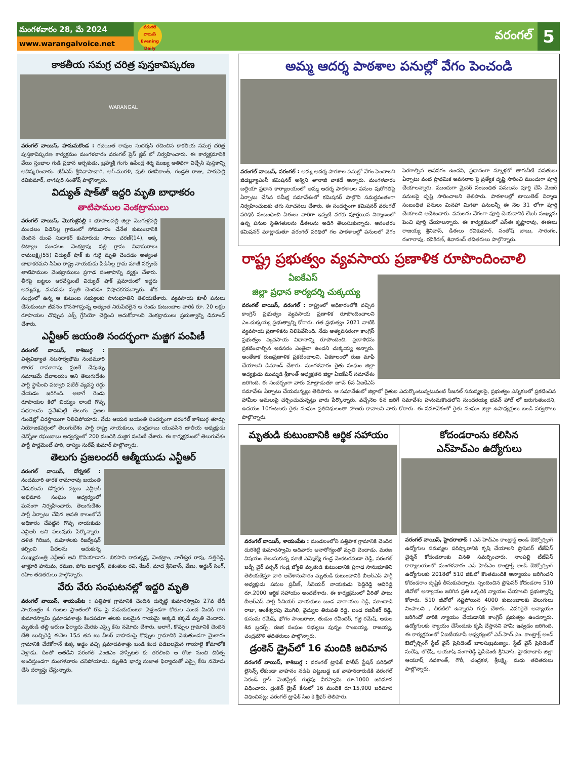మంగళవారం 28, మే 2024
www.warangalvoice.net
వరంగల్
వాయిస్
Evening Daily
వరంగల్ 5
కాకతీయ సమగ్ర చరిత్ర పుస్తకావిష్కరణ
WARANGAL
వరంగల్ వాయిస్, హనుమకొండ : రచయిత రావుల సుదర్శన్ రచించిన కాకతీయ సమగ్ర చరిత్ర పుస్తకావిష్కరణ కార్యక్రమం మంగళవారం వరంగల్ ప్రెస్ క్లబ్ లో నిర్వహించారు. ఈ కార్యక్రమానికి వేయి స్తంభాల గుడి ప్రధాన అర్చకుడు, బ్రహ్మశ్రీ గంగు ఉపేంద్ర శర్మ ముఖ్య అతిథిగా విచ్చేసి పుస్తకాన్ని ఆవిష్కరించారు. జీవీఎస్ శ్రీనివాసాచారి, ఆర్.మురళి, పులి రజినీకాంత్, గండ్రతి రాజు, పారుపెల్లి రవికుమార్, నాగపురి సంతోష్ పాల్గొన్నారు.
విద్యుత్ షాక్‌తో ఇద్దరి మృతి బాధాకరం
తాటిపాముల వెంకట్రాములు
వరంగల్ వాయిస్, మొగుళ్లపల్లి : భూపాలపల్లి జిల్లా మొగుళ్లపల్లి మండలం పిడిసిల్ల గ్రామంలో సోమవారం చేనేత కుటుంబానికి చెందిన దుంప సుధాకర్ కుమారుడు సాయి చరణ్(14), అక్క చిట్యాల మండలం వెంకట్రావు పల్లి గ్రామ నివాసురాలు రామలక్ష్మి(55) విద్యుత్ షాక్ కు గురై మృతి చెందడం అత్యంత బాధాకరమని సీపీఐ రాష్ట్ర నాయకుడు పిడిసిల్ల గ్రామ మాజీ సర్పంచ్ తాటిపాముల వెంకట్రాములు ప్రగాఢ సంతాపాన్ని వ్యక్తం చేశారు. తీగపై బట్టలు ఆరవేస్తుంటే విద్యుత్ షాక్ ప్రమాదంలో ఇద్దరు అమ్మమ్మ, మనవడు మృతి చెందడం విషాదకరమన్నారు. శోక సంద్రంలో ఉన్న ఆ కుటుంబ సభ్యులకు సానుభూతిని తెలియజేశారు. వ్యవసాయ కూలీ పనులు చేసుకుంటూ జీవనం కొనసాగిస్తున్న అత్యంత నిరుపేదలైన ఆ రెండు కుటుంబాల వారికి రూ. 20 లక్షల రూపాయల చొప్పున ఎక్స్ గ్రేసియో చెల్లించి ఆదుకోవాలని వెంకట్రాములు ప్రభుత్వాన్ని డిమాండ్ చేశారు.
ఎన్టీఆర్ జయంతి సందర్భంగా మజ్జిగ పంపిణీ
వరంగల్ వాయిస్, కాశిబుగ్గ : విశ్వవిఖ్యాత నటసార్వభౌమ నందమూరి తారక రామారావు ప్రజలే దేవుళ్ళు సమాజమే దేవాలయం అని తెలుగుదేశం పార్టీ స్థాపించి పట్వారి పటేల్ వ్యవస్థ రద్దు చేయడం జరిగింది. అలాగే రెండు రూపాయల కిలో బియ్యం లాంటి గొప్ప పథకాలను ప్రవేశపెట్టి తెలుగు ప్రజల గుండెల్లో చిరస్థాయిగా నిలిచిపోయారు. నేడు ఆయన జయంతి సందర్భంగా వరంగల్ కాశిబుగ్గ తూర్పు నియోజకవర్గంలో తెలుగుదేశం పార్టీ రాష్ట్ర నాయకులు, చంద్రబాబు యువసేన జాతీయ అధ్యక్షుడు చెన్నోజు రఘుబాబు ఆధ్వర్యంలో 200 మందికి మజ్జిగ పంపిణీ చేశారు. ఈ కార్యక్రమంలో తెలుగుదేశం పార్టీ పార్లమెంట్ హరి, దాస్యం సురేష్ కుమార్ పాల్గొన్నారు.
తెలుగు ప్రజలందరీ ఆత్మీయుడు ఎన్టీఆర్
వరంగల్ వాయిస్, దోర్నకల్ : నందమూరి తారక రామారావు జయంతి వేడుకలను డోర్నకల్ పట్టణ ఎన్టీఆర్ అభిమాన సంఘం ఆధ్వర్యంలో ఘనంగా నిర్వహించారు. తెలుగుదేశం పార్టీ ఏర్పాటు చేసిన అనతి కాలంలోనే అధికారం చేపట్టిన గొప్ప నాయకుడు ఎన్టీఆర్ అని పలువురు పేర్కొన్నారు. దళిత గిరిజన, మహిళలకు రిజర్వేషన్ కల్పించి పేదలను ఆదుకున్న ముఖ్యమంత్రి ఎన్టీఆర్ అని కొనియాడారు. బికసాని రామకృష్ణ, వెంకట్రాం, నాగేశ్వర రావు, సత్తిరెడ్డి, తాళ్లూరి హనుమ, రమణ, పోట జనార్దన్, వకంతుల రవి, శేఖర్, మాద శ్రీనివాస్, వేణు, అర్జున్ సింగ్, రహీం తదితరులు పాల్గొన్నారు.
వేరు వేరు సంఘటనల్లో ఇద్దరి మృతి
వరంగల్ వాయిస్, శాయంపేట : పత్తిపాక గ్రామానికి చెందిన దుర్శెట్టి కుమారస్వామి 27వ తేదీ సాయంత్రం 4 గంటల ప్రాంతంలో రోడ్ పై నడుచుకుంటూ వెళ్తుండగా కోతుల మంద మీదికి రాగ కుమారస్వామి ప్రమాదవశాత్తు కిందపడగా తలకు బలమైన గాయమై అక్కడి కక్కడే మృతి చెందారు. మృతుడి తల్లి అరుణ ఫిర్యాదు మేరకు ఎస్సై కేసు నమోదు చేశారు. అలాగే, కొప్పుల గ్రామానికి చెందిన బేతి బుచ్చిరెడ్డి ఈనెల 15న తన టు వీలర్ వాహనంపై కొప్పుల గ్రామానికి వెళుతుండగా మైలారం గ్రామానికి చేరకోగానే కుక్క అడ్డం వచ్చి ప్రమాదవశాత్తు బండి కింద పడిబలమైన గాయాలై కోమాలోకి వెళ్లాడు. దీంతో అతడిని వరంగల్ ఎంజిఎం హాస్పిటల్ కు తరలించి ఆ రోజు నుంచి చికిత్స అందిస్తుండగా మంగళవారం చనిపోయాడు. మృతిడి భార్య సుజాత ఫిర్యాదుతో ఎస్సై కేసు నమోదు చేసి దర్యాప్తు చేస్తున్నారు.
అమ్మ ఆదర్శ పాఠశాల పనుల్లో వేగం పెంచండి
వరంగల్ వాయిస్, వరంగల్ : అమ్మ ఆదర్శ పాఠశాల పనుల్లో వేగం పెంచాలని జీడబ్ల్యూఎంసీ కమిషనర్ అశ్విని తానాజీ వాకడే అన్నారు. మంగళవారం బల్దియా ప్రధాన కార్యాలయంలో అమ్మ ఆదర్శ పాఠశాలల పనుల పురోగతిపై ఏర్పాటు చేసిన సమీక్ష సమావేశంలో కమిషనర్ పాల్గొని సమర్థవంతంగా నిర్వహించుటకు తగు సూచనలు చేశారు. ఈ సందర్భంగా కమిషనర్ వరంగల్ పరిధికి సంబంధించి ఏఈలు వారీగా ఇప్పటి వరకు పూర్తయిన నిర్మాణంలో ఉన్న పనుల స్థితిగతులను డీఈలను అడిగి తెలుసుకున్నారు. అనంతరం కమిషనర్ మాట్లాడుతూ వరంగల్ పరిధిలో గల పాఠశాలల్లో పనులలో వేగం పెరగాల్సిన అవసరం ఉందని, ప్రధానంగా స్కూళ్లలో తాగునీటి వసతులు ఏర్పాటు వంటి ప్రాథమిక అవసరాల పై ప్రత్యేక దృష్టి సారించి ముందుగా పూర్తి చేయాలన్నారు. ముందుగా మైనర్ సంబంధిత పనులను పూర్తి చేసి మేజర్ పనులపై దృష్టి సారించాలని తెలిపారు. పాఠశాలల్లో టాయిలెట్ నిర్మాణ సంబంధిత పనులు మినహా మిగతా పనులన్నీ ఈ నెల 31 లోగా పూర్తి చేయాలని ఆదేశించారు. పనులను వేగంగా పూర్తి చేయడానికి లేబర్ సంఖ్యను పెంచి పూర్తి చేయాలన్నారు. ఈ కార్యక్రమంలో ఎస్ఈ కృష్ణారావు, ఈఈలు రాజయ్య శ్రీనివాస్, డీఈలు రవికుమార్, సంతోష్ బాబు, సారంగం, రంగారావు, రవికిరణ్, శివానంద్ తదితరులు పాల్గొన్నారు.
రాష్ట్ర ప్రభుత్వం వ్యవసాయ ప్రణాళిక రూపొందించాలి
ఏఐకేఎస్
జిల్లా ప్రధాన కార్యదర్శి చుక్కయ్య
వరంగల్ వాయిస్, వరంగల్ : రాష్ట్రంలో అధికారంలోకి వచ్చిన కాంగ్రెస్ ప్రభుత్వం వ్యవసాయ ప్రణాళిక రూపొందించాలని ఎం.చుక్కయ్య ప్రభుత్వాన్ని కోరారు. గత ప్రభుత్వం 2021 నాటికి వ్యవసాయ ప్రణాళికను నిలిపివేసింది. నేడు అత్యవసరంగా కాంగ్రెస్ ప్రభుత్వం వ్యవసాయ విధానాన్ని రూపొందించి, ప్రణాళికను ప్రకటించాల్సిన అవసరం ఎంతైనా ఉందని చుక్కయ్య అన్నారు. అంతేకాక రుణప్రణాళిక ప్రకటించాలని, ఏకకాలంలో రుణ మాఫీ చేయాలని డిమాండ్ చేశారు. మంగళవారం రైతు సంఘం జిల్లా అధ్యక్షుడు ముమ్మడి శ్రీకాంత్ అధ్యక్షతన జిల్లా ఏఐకేఎస్ సమావేశం జరిగింది. ఈ సందర్భంగా వారు మాట్లాడుతూ జూన్ 6న ఏఐకేఎస్ సమావేశం ఏర్పాటు చేయనున్నట్లు తెలిపారు. ఆ సమావేశంలో జిల్లాలో రైతుల ఎదుర్కొంటున్నటువంటి సీజనల్ సమస్యలపై, ప్రభుత్వం ఎన్నికలలో ప్రకటించిన హామీల అమలుపై చర్చించుచున్నట్లు వారు పేర్కొన్నారు. వచ్చేనెల 6న జరిగే సమావేశం హనుమకొండలోని సుందరయ్య భవన్ హాల్ లో జరుగుతుందని, ఉదయం 10గంటలకు రైతు సంఘం ప్రతినిధులంతా హాజరు కావాలని వారు కోరారు. ఈ సమావేశంలో రైతు సంఘం జిల్లా ఉపాధ్యక్షులు బండి పర్వతాలు పాల్గొన్నారు.
మృతుడి కుటుంబానికి ఆర్థిక సహాయం
వరంగల్ వాయిస్, శాయంపేట : మండలంలోని పత్తిపాక గ్రామానికి చెందిన దురిశెట్టి కుమారస్వామి ఆదివారం అనారోగ్యంతో మృతి చెందాడు. మరణ విషయం తెలుసుకున్న మాజీ ఎమ్మెల్యే గండ్ర వెంకటరమణా రెడ్డి, వరంగల్ జడ్పీ చైర్ పర్సన్ గండ్ర జ్యోతి మృతుడి కుటుంబానికి ప్రగాఢ సానుభూతిని తెలియజేస్తూ వారి ఆదేశానుసారం మృతుడి కుటుంబానికి బీఆర్ఎస్ పార్టీ అధ్యక్షుడు పసుల ప్రవీణ్, సీనియర్ నాయకుడు పెద్దిరెడ్డి ఆదిరెడ్డి రూ.2000 ఆర్థిక సహాయం అందజేశారు. ఈ కార్యక్రమంలో వీరితో పాటు బీఆర్ఎస్ పార్టీ సీనియర్ నాయకులు బండ నారాయణ రెడ్డి, మాందాడి రాజు, అంకేశ్వరపు మొగిలి, వైద్యుల తిరుపతి రెడ్డి, బండ రజినీకర్ రెడ్డి, కుసుమ రమేష్, భోగం సాంబరాజు, తుడుం రవీందర్, గజ్జి రమేష్, ఆకుల శివ బ్రదర్స్, రజక సంఘం సభ్యులు పున్నం సాంబయ్య, రాజయ్య, చంద్రమౌళి తదితరులు పాల్గొన్నారు.
డ్రంకెన్ డ్రైవ్‌లో 16 మందికి జరిమాన
వరంగల్ వాయిస్, కాశిబుగ్గ : వరంగల్ ట్రాఫిక్ పోలీస్ స్టేషన్ పరిధిలో లైసెన్స్ లేకుండా వాహనం నడిపి పట్టుబడ్డ ఒక వాహనదారుడికి వరంగల్ సెకండ్ క్లాస్ మెజిస్ట్రేట్ గుర్రపు వీరస్వామి రూ.1000 జరిమాన విధించారు. డ్రంకెన్ డ్రైవ్ కేసులో 16 మందికి రూ.15,900 జరిమాన విధించినట్లు వరంగల్ ట్రాఫిక్ సీఐ కె.శ్రీధర్ తెలిపారు.
కోదండరాంను కలిసిన
ఎన్‌హెచ్ఎం ఉద్యోగులు
వరంగల్ వాయిస్, హైదరాబాద్ : ఎన్ హెచ్ఎం కాంట్రాక్ట్ అండ్ ఔట్సోర్సింగ్ ఉద్యోగుల సమస్యల పరిష్కారానికి కృషి చేయాలని ప్రొఫెసర్ టీజేఏస్ చైర్మన్ కోదండరాంకు వినతి సమర్పించారు. నాంపల్లి టీజేఏస్ కార్యాలయంలో మంగళవారం ఎన్ హెచ్ఎం కాంట్రాక్ట్ అండ్ ఔట్సోర్సింగ్ ఉద్యోగులకు 2018లో 510 జీఓలో కొంతమందికి అన్యాయం జరిగిందని కోదండరాం దృష్టికి తీసుకువచ్చారు. స్పందించిన ప్రొఫెసర్ కోదండరాం 510 జీవోలో అన్యాయం జరిగిన ప్రతి ఒక్కరికి న్యాయం చేయాలని ప్రభుత్వాన్ని కోరారు. 510 జీవోలో నష్టపోయిన 4000 కుటుంబాలకు వెలుగులు నింపాలని , చీకటిలో ఉన్నారని గుర్తు చేశారు. ఎవరికైతే అన్యాయం జరిగిందో వారికి న్యాయం చేయడానికి కాంగ్రెస్ ప్రభుత్వం ఉందన్నారు. ఉద్యోగులకు న్యాయం చేసేందుకు కృషి చేస్తానని హామీ ఇవ్వడం జరిగింది. ఈ కార్యక్రమంలో ఏఐటీయూసీ ఆధ్వర్యంలో ఎన్.హెచ్.ఎం. కాంట్రాక్ట్ అండ్ ఔట్సోర్సింగ్ స్టేట్ వైస్ ప్రెసిడెంట్ బాలసుబ్రమణ్యం, స్టేట్ వైస్ ప్రెసిడెంట్ సురేష్, లోకేష్, ఆయూష్ సంగారెడ్డి ప్రెసిడెంట్ శ్రీనివాస్, హైదరాబాద్ జిల్లా ఆయూష్ నవకాంత్, గౌరీ, చంద్రకళ, శ్రీలక్ష్మి, మధు తదితరులు పాల్గొన్నారు.